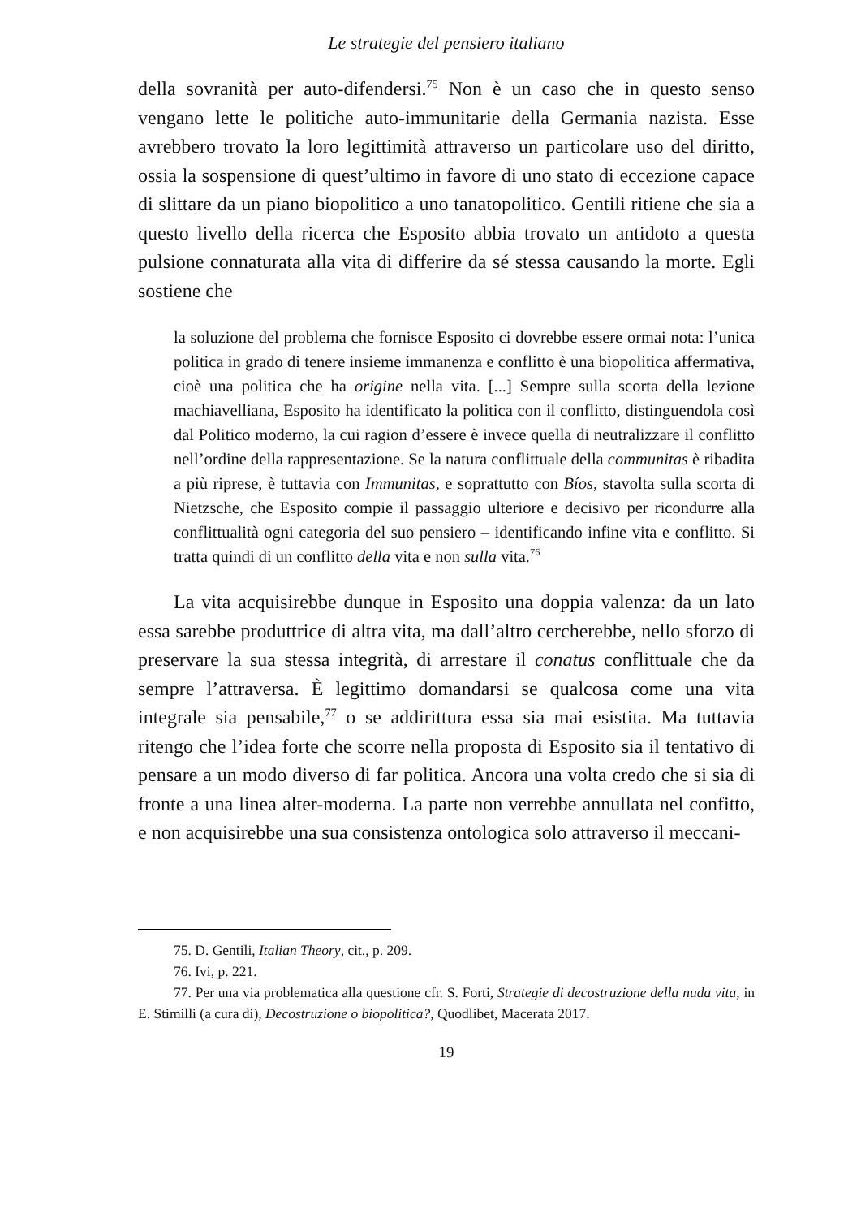Le strategie del pensiero italiano
della sovranità per auto-difendersi.<sup>75</sup> Non è un caso che in questo senso vengano lette le politiche auto-immunitarie della Germania nazista. Esse avrebbero trovato la loro legittimità attraverso un particolare uso del diritto, ossia la sospensione di quest’ultimo in favore di uno stato di eccezione capace di slittare da un piano biopolitico a uno tanatopolitico. Gentili ritiene che sia a questo livello della ricerca che Esposito abbia trovato un antidoto a questa pulsione connaturata alla vita di differire da sé stessa causando la morte. Egli sostiene che
la soluzione del problema che fornisce Esposito ci dovrebbe essere ormai nota: l’unica politica in grado di tenere insieme immanenza e conflitto è una biopolitica affermativa, cioè una politica che ha origine nella vita. [...] Sempre sulla scorta della lezione machiavelliana, Esposito ha identificato la politica con il conflitto, distinguendola così dal Politico moderno, la cui ragion d’essere è invece quella di neutralizzare il conflitto nell’ordine della rappresentazione. Se la natura conflittuale della communitas è ribadita a più riprese, è tuttavia con Immunitas, e soprattutto con Bíos, stavolta sulla scorta di Nietzsche, che Esposito compie il passaggio ulteriore e decisivo per ricondurre alla conflittualità ogni categoria del suo pensiero – identificando infine vita e conflitto. Si tratta quindi di un conflitto della vita e non sulla vita.<sup>76</sup>
La vita acquisirebbe dunque in Esposito una doppia valenza: da un lato essa sarebbe produttrice di altra vita, ma dall’altro cercherebbe, nello sforzo di preservare la sua stessa integrità, di arrestare il conatus conflittuale che da sempre l’attraversa. È legittimo domandarsi se qualcosa come una vita integrale sia pensabile,<sup>77</sup> o se addirittura essa sia mai esistita. Ma tuttavia ritengo che l’idea forte che scorre nella proposta di Esposito sia il tentativo di pensare a un modo diverso di far politica. Ancora una volta credo che si sia di fronte a una linea alter-moderna. La parte non verrebbe annullata nel confitto, e non acquisirebbe una sua consistenza ontologica solo attraverso il meccani-
75. D. Gentili, Italian Theory, cit., p. 209.
76. Ivi, p. 221.
77. Per una via problematica alla questione cfr. S. Forti, Strategie di decostruzione della nuda vita, in E. Stimilli (a cura di), Decostruzione o biopolitica?, Quodlibet, Macerata 2017.
19